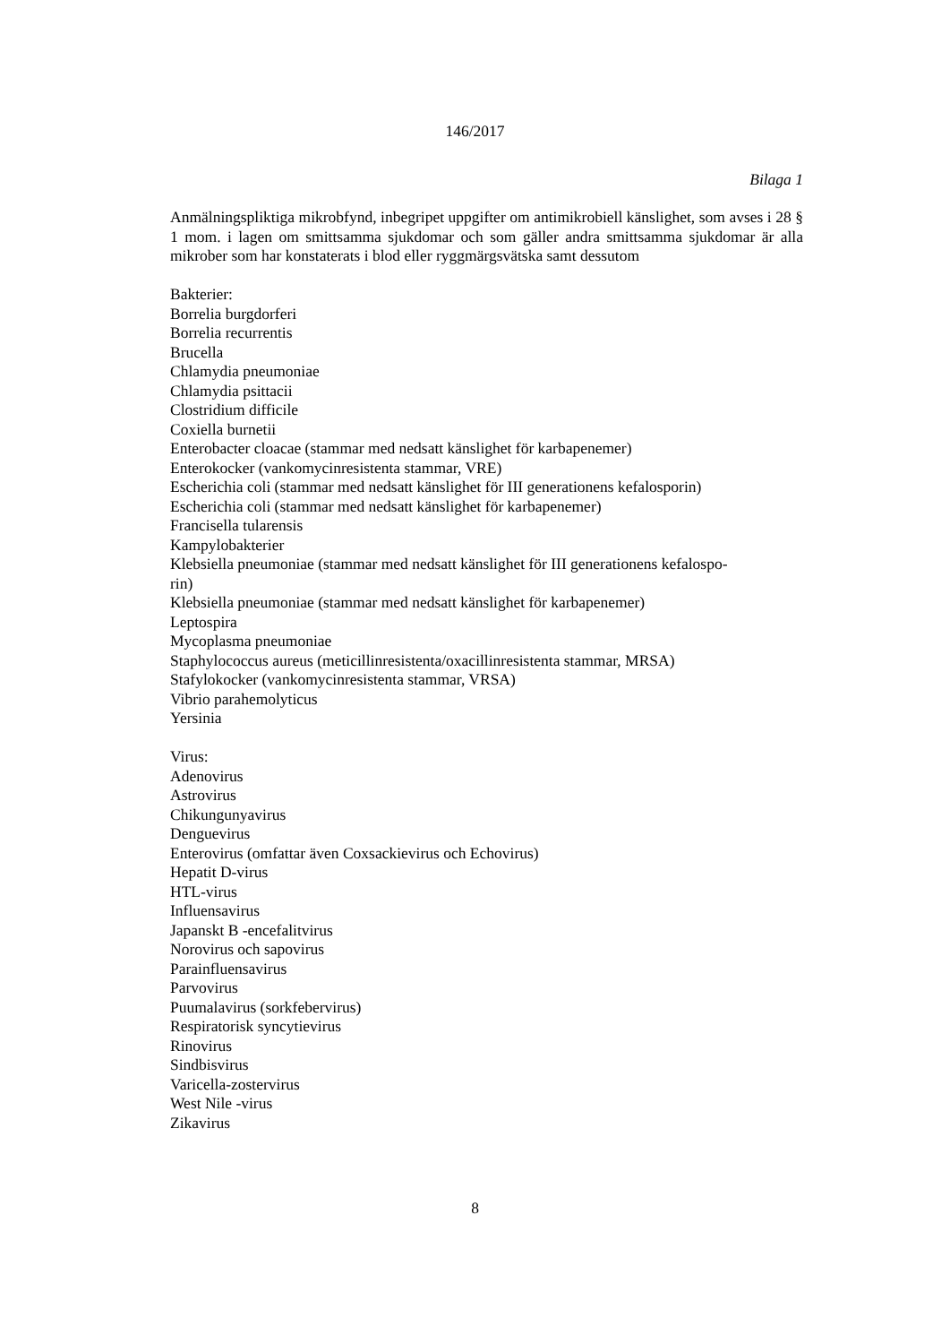146/2017
Bilaga 1
Anmälningspliktiga mikrobfynd, inbegripet uppgifter om antimikrobiell känslighet, som avses i 28 § 1 mom. i lagen om smittsamma sjukdomar och som gäller andra smittsamma sjukdomar är alla mikrober som har konstaterats i blod eller ryggmärgsvätska samt dessutom
Bakterier:
Borrelia burgdorferi
Borrelia recurrentis
Brucella
Chlamydia pneumoniae
Chlamydia psittacii
Clostridium difficile
Coxiella burnetii
Enterobacter cloacae (stammar med nedsatt känslighet för karbapenemer)
Enterokocker (vankomycinresistenta stammar, VRE)
Escherichia coli (stammar med nedsatt känslighet för III generationens kefalosporin)
Escherichia coli (stammar med nedsatt känslighet för karbapenemer)
Francisella tularensis
Kampylobakterier
Klebsiella pneumoniae (stammar med nedsatt känslighet för III generationens kefalospo-
rin)
Klebsiella pneumoniae (stammar med nedsatt känslighet för karbapenemer)
Leptospira
Mycoplasma pneumoniae
Staphylococcus aureus (meticillinresistenta/oxacillinresistenta stammar, MRSA)
Stafylokocker (vankomycinresistenta stammar, VRSA)
Vibrio parahemolyticus
Yersinia
Virus:
Adenovirus
Astrovirus
Chikungunyavirus
Denguevirus
Enterovirus (omfattar även Coxsackievirus och Echovirus)
Hepatit D-virus
HTL-virus
Influensavirus
Japanskt B -encefalitvirus
Norovirus och sapovirus
Parainfluensavirus
Parvovirus
Puumalavirus (sorkfebervirus)
Respiratorisk syncytievirus
Rinovirus
Sindbisvirus
Varicella-zostervirus
West Nile -virus
Zikavirus
8